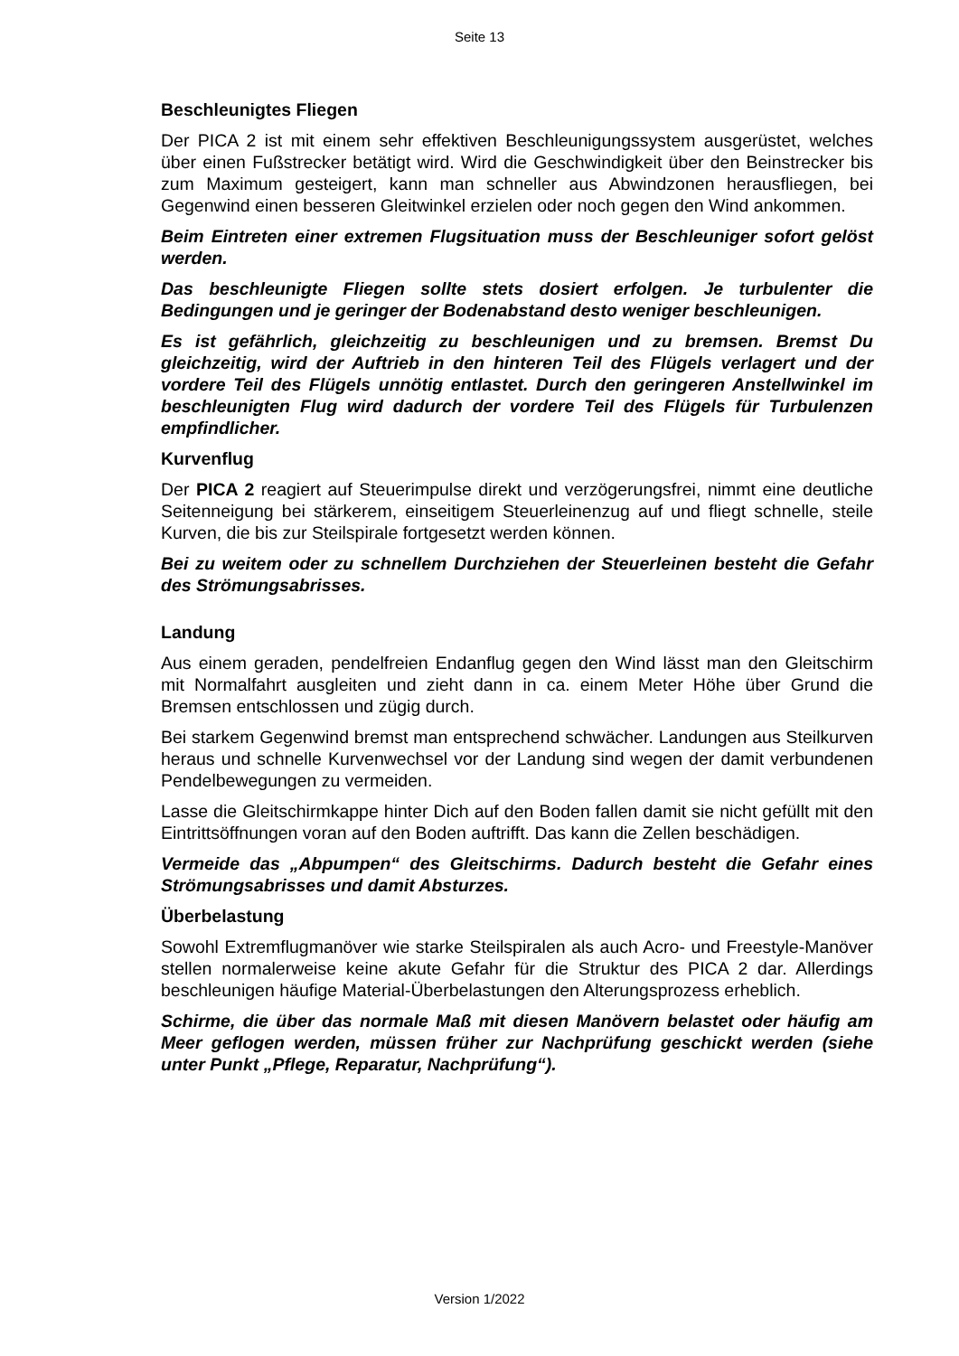Seite 13
Beschleunigtes Fliegen
Der PICA 2 ist mit einem sehr effektiven Beschleunigungssystem ausgerüstet, welches über einen Fußstrecker betätigt wird. Wird die Geschwindigkeit über den Beinstrecker bis zum Maximum gesteigert, kann man schneller aus Abwindzonen herausfliegen, bei Gegenwind einen besseren Gleitwinkel erzielen oder noch gegen den Wind ankommen.
Beim Eintreten einer extremen Flugsituation muss der Beschleuniger sofort gelöst werden.
Das beschleunigte Fliegen sollte stets dosiert erfolgen. Je turbulenter die Bedingungen und je geringer der Bodenabstand desto weniger beschleunigen.
Es ist gefährlich, gleichzeitig zu beschleunigen und zu bremsen. Bremst Du gleichzeitig, wird der Auftrieb in den hinteren Teil des Flügels verlagert und der vordere Teil des Flügels unnötig entlastet. Durch den geringeren Anstellwinkel im beschleunigten Flug wird dadurch der vordere Teil des Flügels für Turbulenzen empfindlicher.
Kurvenflug
Der PICA 2 reagiert auf Steuerimpulse direkt und verzögerungsfrei, nimmt eine deutliche Seitenneigung bei stärkerem, einseitigem Steuerleinenzug auf und fliegt schnelle, steile Kurven, die bis zur Steilspirale fortgesetzt werden können.
Bei zu weitem oder zu schnellem Durchziehen der Steuerleinen besteht die Gefahr des Strömungsabrisses.
Landung
Aus einem geraden, pendelfreien Endanflug gegen den Wind lässt man den Gleitschirm mit Normalfahrt ausgleiten und zieht dann in ca. einem Meter Höhe über Grund die Bremsen entschlossen und zügig durch.
Bei starkem Gegenwind bremst man entsprechend schwächer. Landungen aus Steilkurven heraus und schnelle Kurvenwechsel vor der Landung sind wegen der damit verbundenen Pendelbewegungen zu vermeiden.
Lasse die Gleitschirmkappe hinter Dich auf den Boden fallen damit sie nicht gefüllt mit den Eintrittsöffnungen voran auf den Boden auftrifft. Das kann die Zellen beschädigen.
Vermeide das „Abpumpen“ des Gleitschirms. Dadurch besteht die Gefahr eines Strömungsabrisses und damit Absturzes.
Überbelastung
Sowohl Extremflugmanöver wie starke Steilspiralen als auch Acro- und Freestyle-Manöver stellen normalerweise keine akute Gefahr für die Struktur des PICA 2 dar. Allerdings beschleunigen häufige Material-Überbelastungen den Alterungsprozess erheblich.
Schirme, die über das normale Maß mit diesen Manövern belastet oder häufig am Meer geflogen werden, müssen früher zur Nachprüfung geschickt werden (siehe unter Punkt „Pflege, Reparatur, Nachprüfung“).
Version 1/2022